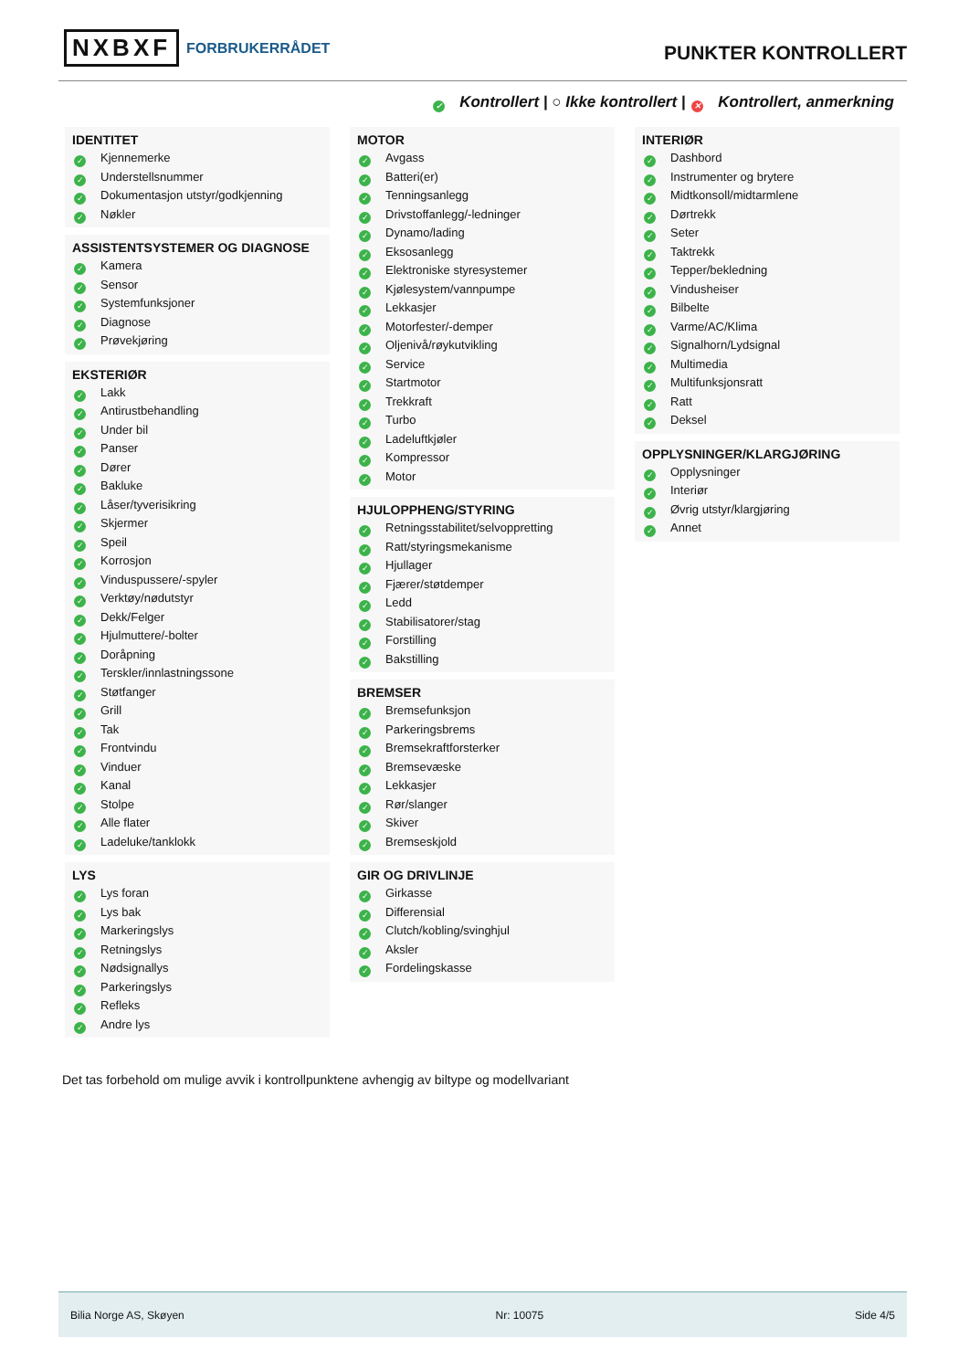NXBXF FORBRUKERRÅDET PUNKTER KONTROLLERT
✓ Kontrollert | ○ Ikke kontrollert | ✕ Kontrollert, anmerkning
IDENTITET
✓ Kjennemerke
✓ Understellsnummer
✓ Dokumentasjon utstyr/godkjenning
✓ Nøkler
ASSISTENTSYSTEMER OG DIAGNOSE
✓ Kamera
✓ Sensor
✓ Systemfunksjoner
✓ Diagnose
✓ Prøvekjøring
EKSTERIØR
✓ Lakk
✓ Antirustbehandling
✓ Under bil
✓ Panser
✓ Dører
✓ Bakluke
✓ Låser/tyverisikring
✓ Skjermer
✓ Speil
✓ Korrosjon
✓ Vinduspussere/-spyler
✓ Verktøy/nødutstyr
✓ Dekk/Felger
✓ Hjulmuttere/-bolter
✓ Doråpning
✓ Terskler/innlastningssone
✓ Støtfanger
✓ Grill
✓ Tak
✓ Frontvindu
✓ Vinduer
✓ Kanal
✓ Stolpe
✓ Alle flater
✓ Ladeluke/tanklokk
LYS
✓ Lys foran
✓ Lys bak
✓ Markeringslys
✓ Retningslys
✓ Nødsignallys
✓ Parkeringslys
✓ Refleks
✓ Andre lys
MOTOR
✓ Avgass
✓ Batteri(er)
✓ Tenningsanlegg
✓ Drivstoffanlegg/-ledninger
✓ Dynamo/lading
✓ Eksosanlegg
✓ Elektroniske styresystemer
✓ Kjølesystem/vannpumpe
✓ Lekkasjer
✓ Motorfester/-demper
✓ Oljenivå/røykutvikling
✓ Service
✓ Startmotor
✓ Trekkraft
✓ Turbo
✓ Ladeluftkjøler
✓ Kompressor
✓ Motor
HJULOPPHENG/STYRING
✓ Retningsstabilitet/selvoppretting
✓ Ratt/styringsmekanisme
✓ Hjullager
✓ Fjærer/støtdemper
✓ Ledd
✓ Stabilisatorer/stag
✓ Forstilling
✓ Bakstilling
BREMSER
✓ Bremsefunksjon
✓ Parkeringsbrems
✓ Bremsekraftforsterker
✓ Bremsevæske
✓ Lekkasjer
✓ Rør/slanger
✓ Skiver
✓ Bremseskjold
GIR OG DRIVLINJE
✓ Girkasse
✓ Differensial
✓ Clutch/kobling/svinghjul
✓ Aksler
✓ Fordelingskasse
INTERIØR
✓ Dashbord
✓ Instrumenter og brytere
✓ Midtkonsoll/midtarmlene
✓ Dørtrekk
✓ Seter
✓ Taktrekk
✓ Tepper/bekledning
✓ Vindusheiser
✓ Bilbelte
✓ Varme/AC/Klima
✓ Signalhorn/Lydsignal
✓ Multimedia
✓ Multifunksjonsratt
✓ Ratt
✓ Deksel
OPPLYSNINGER/KLARGJØRING
✓ Opplysninger
✓ Interiør
✓ Øvrig utstyr/klargjøring
✓ Annet
Det tas forbehold om mulige avvik i kontrollpunktene avhengig av biltype og modellvariant
Bilia Norge AS, Skøyen Nr: 10075 Side 4/5